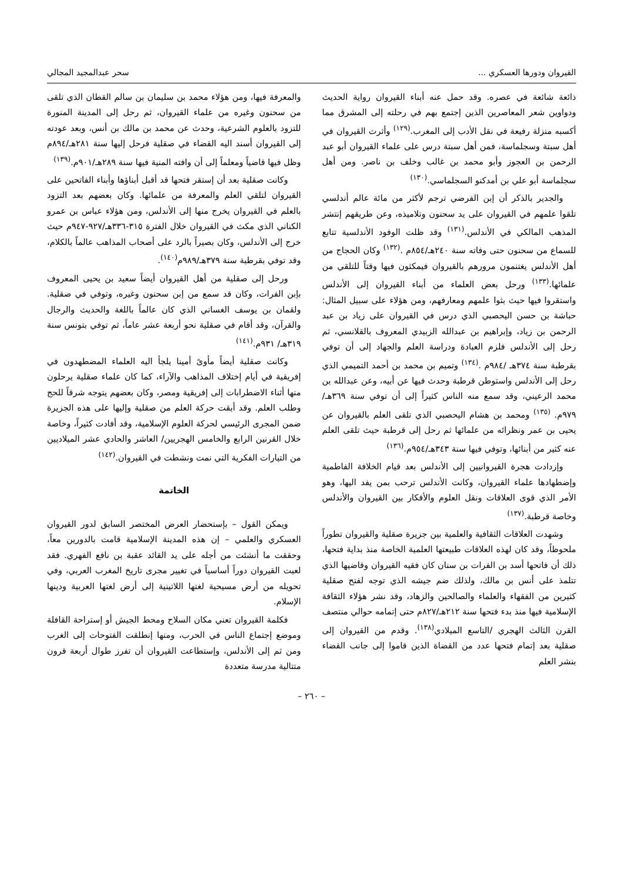القيروان ودورها العسكري ... سحر عبدالمجيد المجالي
ذائعة شائعة في عصره. وقد حمل عنه أبناء القيروان رواية الحديث ودواوين شعر المعاصرين الذين إجتمع بهم في رحلته إلى المشرق مما أكسبه منزلة رفيعة في نقل الأدب إلى المغرب.<sup>(١٢٩)</sup> وأثرت القيروان في أهل سبتة وسجلماسة، فمن أهل سبتة درس على علماء القيروان أبو عبد الرحمن بن العجوز وأبو محمد بن غالب وخلف بن ناصر. ومن أهل سجلماسة أبو علي بن أمدكنو السجلماسي.<sup>(١٣٠)</sup>
والجدير بالذكر أن إبن الفرضي ترجم لأكثر من مائة عالم أندلسي تلقوا علمهم في القيروان على يد سحنون وتلاميذه، وعن طريقهم إنتشر المذهب المالكي في الأندلس.<sup>(١٣١)</sup> وقد ظلت الوفود الأندلسية تتابع للسماع من سحنون حتى وفاته سنة ٢٤٠هـ/٨٥٤م .<sup>(١٣٢)</sup> وكان الحجاج من أهل الأندلس يغتنمون مرورهم بالقيروان فيمكثون فيها وقتاً للتلقي من علمائها.<sup>(١٣٣)</sup> ورحل بعض العلماء من أبناء القيروان إلى الأندلس واستقروا فيها حيث بثوا علمهم ومعارفهم، ومن هؤلاء على سبيل المثال: حباشة بن حسن اليحصبي الذي درس في القيروان على زياد بن عبد الرحمن بن زياد، وإبراهيم بن عبدالله الزبيدي المعروف بالقلانسي، ثم رحل إلى الأندلس فلزم العبادة ودراسة العلم والجهاد إلى أن توفي بقرطبة سنة ٣٧٤هـ /٩٨٤م .<sup>(١٣٤)</sup> وتميم بن محمد بن أحمد التميمي الذي رحل إلى الأندلس واستوطن قرطبة وحدث فيها عن أبيه، وعن عبدالله بن محمد الرعيني، وقد سمع منه الناس كثيراً إلى أن توفي سنة ٣٦٩هـ/٩٧٩م. <sup>(١٣٥)</sup> ومحمد بن هشام اليحصبي الذي تلقى العلم بالقيروان عن يحيى بن عمر ونظرائه من علمائها ثم رحل إلى قرطبة حيث تلقى العلم عنه كثير من أبنائها، وتوفي فيها سنة ٣٤٣هـ/٩٥٤م.<sup>(١٣٦)</sup>
وإزدادت هجرة القيروانيين إلى الأندلس بعد قيام الخلافة الفاطمية وإضطهادها علماء القيروان، وكانت الأندلس ترحب بمن يفد اليها، وهو الأمر الذي قوى العلاقات ونقل العلوم والأفكار بين القيروان والأندلس وخاصة قرطبة.<sup>(١٣٧)</sup>
وشهدت العلاقات الثقافية والعلمية بين جزيرة صقلية والقيروان تطوراً ملحوظاً، وقد كان لهذه العلاقات طبيعتها العلمية الخاصة منذ بداية فتحها، ذلك أن فاتحها أسد بن الفرات بن سنان كان فقيه القيروان وقاضيها الذي تتلمذ على أنس بن مالك، ولذلك ضم جيشه الذي توجه لفتح صقلية كثيرين من الفقهاء والعلماء والصالحين والزهاد، وقد نشر هؤلاء الثقافة الإسلامية فيها منذ بدء فتحها سنة ٢١٢هـ/٨٢٧م حتى إتمامه حوالي منتصف القرن الثالث الهجري /التاسع الميلادي<sup>(١٣٨)</sup>. وقدم من القيروان إلى صقلية بعد إتمام فتحها عدد من القضاة الذين قاموا إلى جانب القضاء بنشر العلم
والمعرفة فيها، ومن هؤلاء محمد بن سليمان بن سالم القطان الذي تلقى من سحنون وغيره من علماء القيروان، ثم رحل إلى المدينة المنورة للتزود بالعلوم الشرعية، وحدث عن محمد بن مالك بن أنس، وبعد عودته إلى القيروان أسند اليه القضاء في صقلية فرحل إليها سنة ٢٨١هـ/٨٩٤م وظل فيها قاضياً ومعلماً إلى أن وافته المنية فيها سنة ٢٨٩هـ/٩٠١م.<sup>(١٣٩)</sup>
وكانت صقلية بعد أن إستقر فتحها قد أقبل أبناؤها وأبناء الفاتحين على القيروان لتلقي العلم والمعرفة من علمائها. وكان بعضهم بعد التزود بالعلم في القيروان يخرج منها إلى الأندلس، ومن هؤلاء عباس بن عمرو الكناني الذي مكث في القيروان خلال الفترة ٣١٥-٣٣٦هـ/٩٢٧-٩٤٧م حيث خرج إلى الأندلس، وكان بصيراً بالرد على أصحاب المذاهب عالماً بالكلام، وقد توفي بقرطبة سنة ٣٧٩هـ/٩٨٩م<sup>(١٤٠)</sup>.
ورحل إلى صقلية من أهل القيروان أيضاً سعيد بن يحيى المعروف بإبن الفرات، وكان قد سمع من إبن سحنون وغيره، وتوفي في صقلية. ولقمان بن يوسف الغساني الذي كان عالماً باللغة والحديث والرجال والقرآن، وقد أقام في صقلية نحو أربعة عشر عاماً، ثم توفي بتونس سنة ٣١٩هـ/ ٩٣١م.<sup>(١٤١)</sup>
وكانت صقلية أيضاً مأوىً أمينا يلجأ اليه العلماء المضطهدون في إفريقية في أيام إختلاف المذاهب والآراء، كما كان علماء صقلية يرحلون منها أثناء الاضطرابات إلى إفريقية ومصر، وكان بعضهم يتوجه شرقاً للحج وطلب العلم. وقد أبقت حركة العلم من صقلية وإليها على هذه الجزيرة ضمن المجرى الرئيسي لحركة العلوم الإسلامية، وقد أفادت كثيراً، وخاصة خلال القرنين الرابع والخامس الهجريين/ العاشر والحادي عشر الميلاديين من التيارات الفكرية التي نمت ونشطت في القيروان.<sup>(١٤٢)</sup>
الخاتمة
ويمكن القول – بإستحضار العرض المختصر السابق لدور القيروان العسكري والعلمي – إن هذه المدينة الإسلامية قامت بالدورين معاً، وحققت ما أنشئت من أجله على يد القائد عقبة بن نافع الفهري. فقد لعبت القيروان دوراً أساسياً في تغيير مجرى تاريخ المغرب العربي، وفي تحويله من أرض مسيحية لغتها اللاتينية إلى أرض لغتها العربية ودينها الإسلام.
فكلمة القيروان تعني مكان السلاح ومحط الجيش أو إستراحة القافلة وموضع إجتماع الناس في الحرب، ومنها إنطلقت الفتوحات إلى الغرب ومن ثم إلى الأندلس، وإستطاعت القيروان أن تفرز طوال أربعة قرون متتالية مدرسة متعددة
– ٢٦٠ –